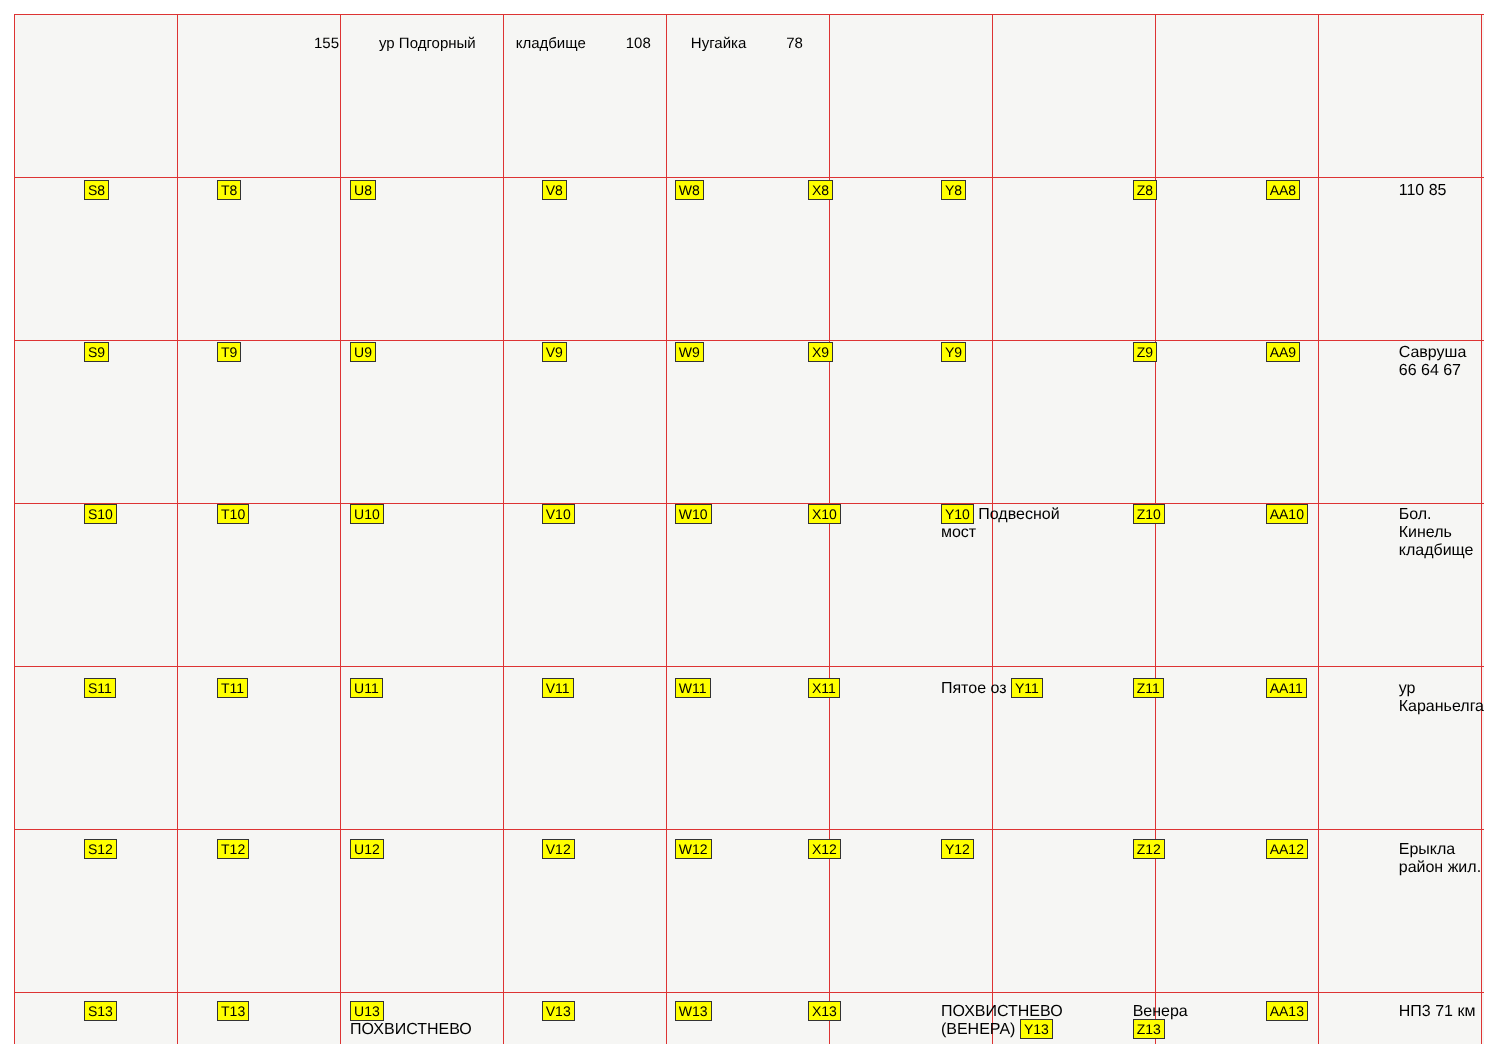155 ур Подгорный кладбище 108 Нугайка 78
S8
T8
U8
V8
W8
X8
Y8
Z8
AA8
110 85
S9
T9
U9
V9
W9
X9
Y9
Z9
AA9
Саврушa 66 64 67
S10
T10
U10
V10
W10
X10
Y10 Подвесной мост
Z10
AA10
Бол. Кинель кладбище
S11
T11
U11
V11
W11
X11
Пятое оз Y11
Z11
AA11
ур Караньелга
S12
T12
U12
V12
W12
X12
Y12
Z12
AA12
Ерыкла район жил.
S13
T13
U13 ПОХВИСТНЕВО
V13
W13
X13
ПОХВИСТНЕВО (ВЕНЕРА) Y13
Венера Z13
AA13
НП3 71 км